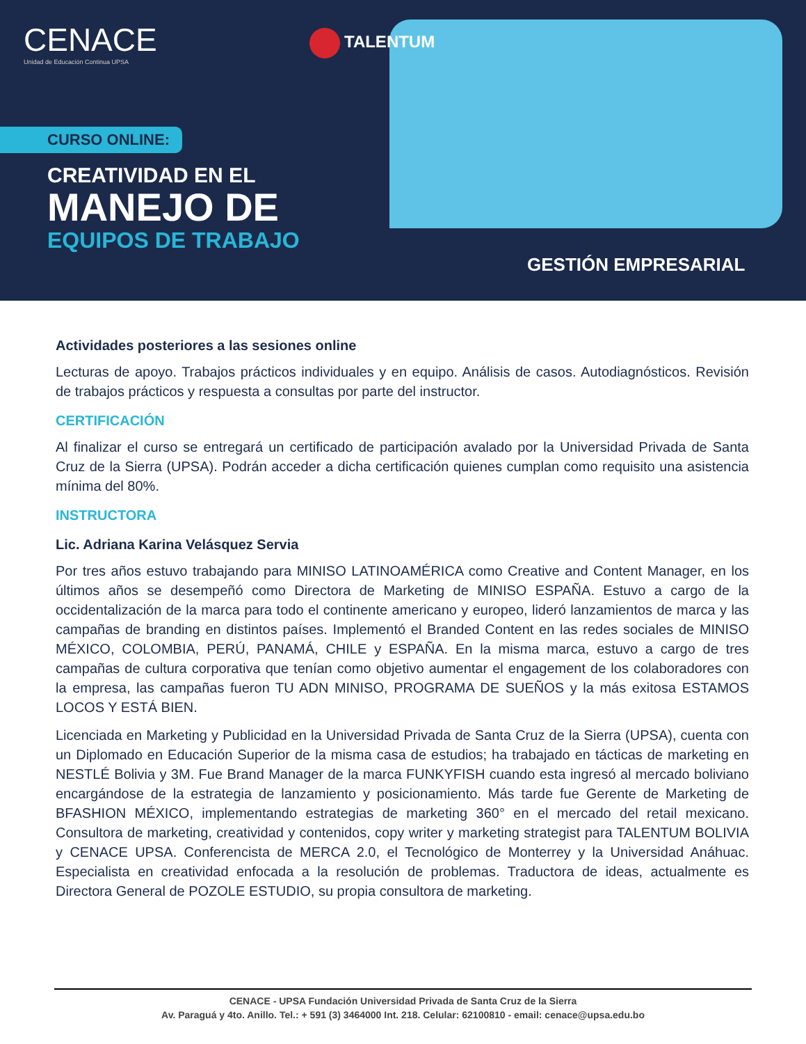CENACE
Unidad de Educación Continua UPSA
TALENTUM
CURSO ONLINE:
CREATIVIDAD EN EL
MANEJO DE
EQUIPOS DE TRABAJO
GESTIÓN EMPRESARIAL
Actividades posteriores a las sesiones online
Lecturas de apoyo. Trabajos prácticos individuales y en equipo. Análisis de casos. Autodiagnósticos. Revisión de trabajos prácticos y respuesta a consultas por parte del instructor.
CERTIFICACIÓN
Al finalizar el curso se entregará un certificado de participación avalado por la Universidad Privada de Santa Cruz de la Sierra (UPSA). Podrán acceder a dicha certificación quienes cumplan como requisito una asistencia mínima del 80%.
INSTRUCTORA
Lic. Adriana Karina Velásquez Servia
Por tres años estuvo trabajando para MINISO LATINOAMÉRICA como Creative and Content Manager, en los últimos años se desempeñó como Directora de Marketing de MINISO ESPAÑA. Estuvo a cargo de la occidentalización de la marca para todo el continente americano y europeo, lideró lanzamientos de marca y las campañas de branding en distintos países. Implementó el Branded Content en las redes sociales de MINISO MÉXICO, COLOMBIA, PERÚ, PANAMÁ, CHILE y ESPAÑA. En la misma marca, estuvo a cargo de tres campañas de cultura corporativa que tenían como objetivo aumentar el engagement de los colaboradores con la empresa, las campañas fueron TU ADN MINISO, PROGRAMA DE SUEÑOS y la más exitosa ESTAMOS LOCOS Y ESTÁ BIEN.
Licenciada en Marketing y Publicidad en la Universidad Privada de Santa Cruz de la Sierra (UPSA), cuenta con un Diplomado en Educación Superior de la misma casa de estudios; ha trabajado en tácticas de marketing en NESTLÉ Bolivia y 3M. Fue Brand Manager de la marca FUNKYFISH cuando esta ingresó al mercado boliviano encargándose de la estrategia de lanzamiento y posicionamiento. Más tarde fue Gerente de Marketing de BFASHION MÉXICO, implementando estrategias de marketing 360° en el mercado del retail mexicano. Consultora de marketing, creatividad y contenidos, copy writer y marketing strategist para TALENTUM BOLIVIA y CENACE UPSA. Conferencista de MERCA 2.0, el Tecnológico de Monterrey y la Universidad Anáhuac. Especialista en creatividad enfocada a la resolución de problemas. Traductora de ideas, actualmente es Directora General de POZOLE ESTUDIO, su propia consultora de marketing.
CENACE - UPSA Fundación Universidad Privada de Santa Cruz de la Sierra
Av. Paraguá y 4to. Anillo. Tel.: + 591 (3) 3464000 Int. 218. Celular: 62100810 - email: cenace@upsa.edu.bo